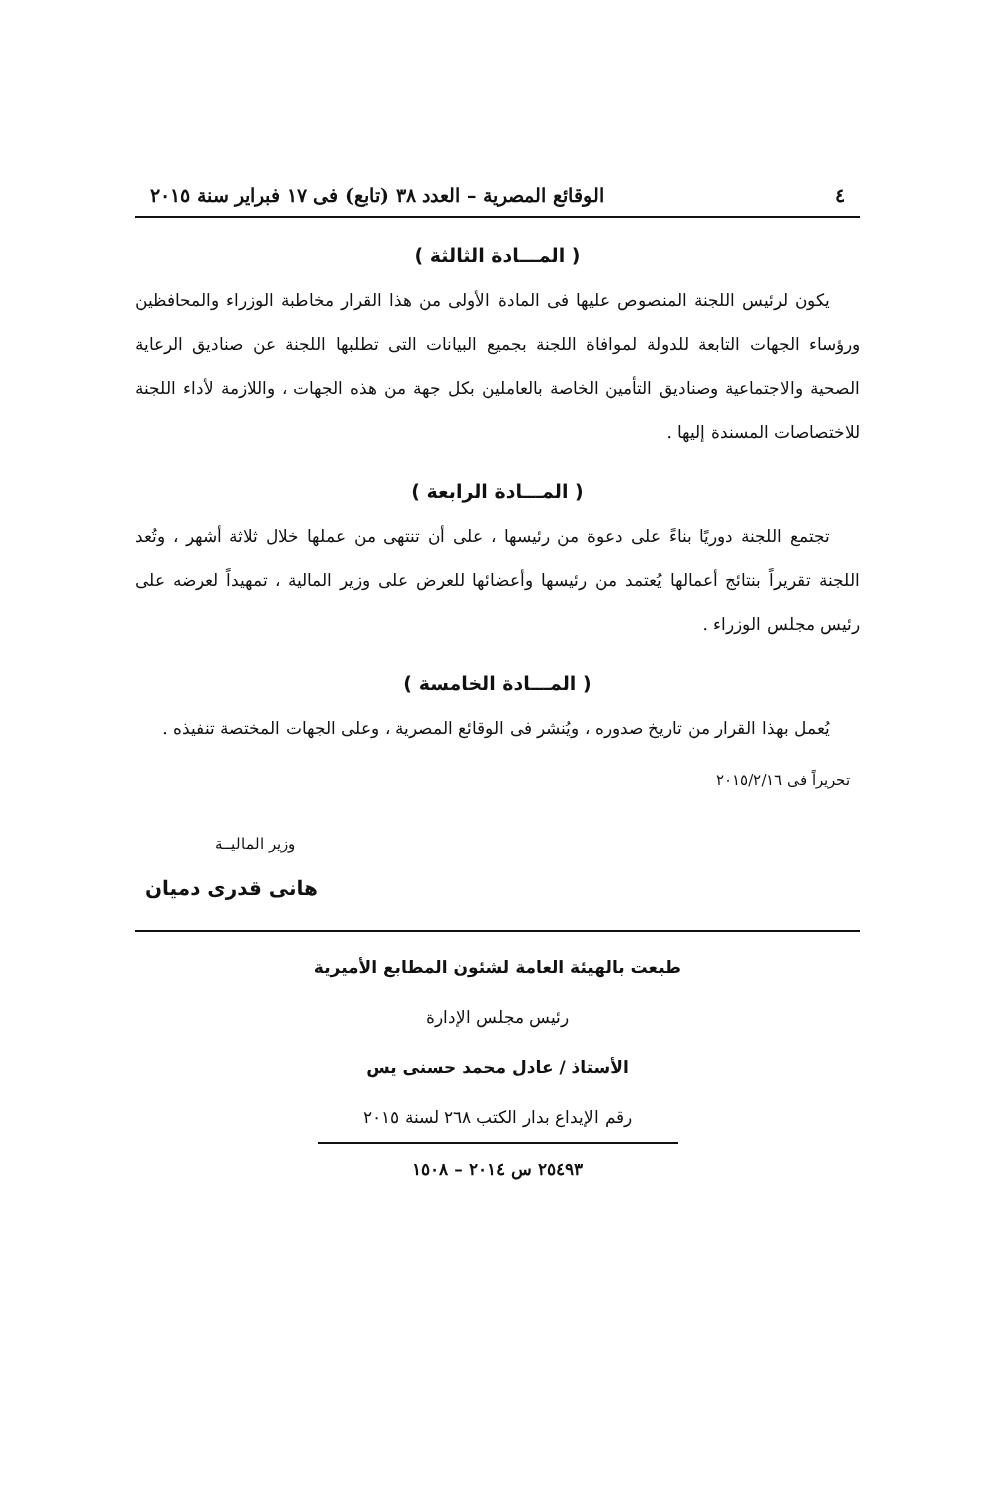٤ الوقائع المصرية – العدد ٣٨ (تابع) فى ١٧ فبراير سنة ٢٠١٥
( المـــادة الثالثة )
يكون لرئيس اللجنة المنصوص عليها فى المادة الأولى من هذا القرار مخاطبة الوزراء والمحافظين ورؤساء الجهات التابعة للدولة لموافاة اللجنة بجميع البيانات التى تطلبها اللجنة عن صناديق الرعاية الصحية والاجتماعية وصناديق التأمين الخاصة بالعاملين بكل جهة من هذه الجهات ، واللازمة لأداء اللجنة للاختصاصات المسندة إليها .
( المـــادة الرابعة )
تجتمع اللجنة دوريًا بناءً على دعوة من رئيسها ، على أن تنتهى من عملها خلال ثلاثة أشهر ، وتُعد اللجنة تقريراً بنتائج أعمالها يُعتمد من رئيسها وأعضائها للعرض على وزير المالية ، تمهيداً لعرضه على رئيس مجلس الوزراء .
( المـــادة الخامسة )
يُعمل بهذا القرار من تاريخ صدوره ، ويُنشر فى الوقائع المصرية ، وعلى الجهات المختصة تنفيذه .
تحريراً فى ٢٠١٥/٢/١٦
وزير الماليــة
هانى قدرى دميان
طبعت بالهيئة العامة لشئون المطابع الأميرية
رئيس مجلس الإدارة
الأستاذ / عادل محمد حسنى يس
رقم الإيداع بدار الكتب ٢٦٨ لسنة ٢٠١٥
٢٥٤٩٣ س ٢٠١٤ – ١٥٠٨